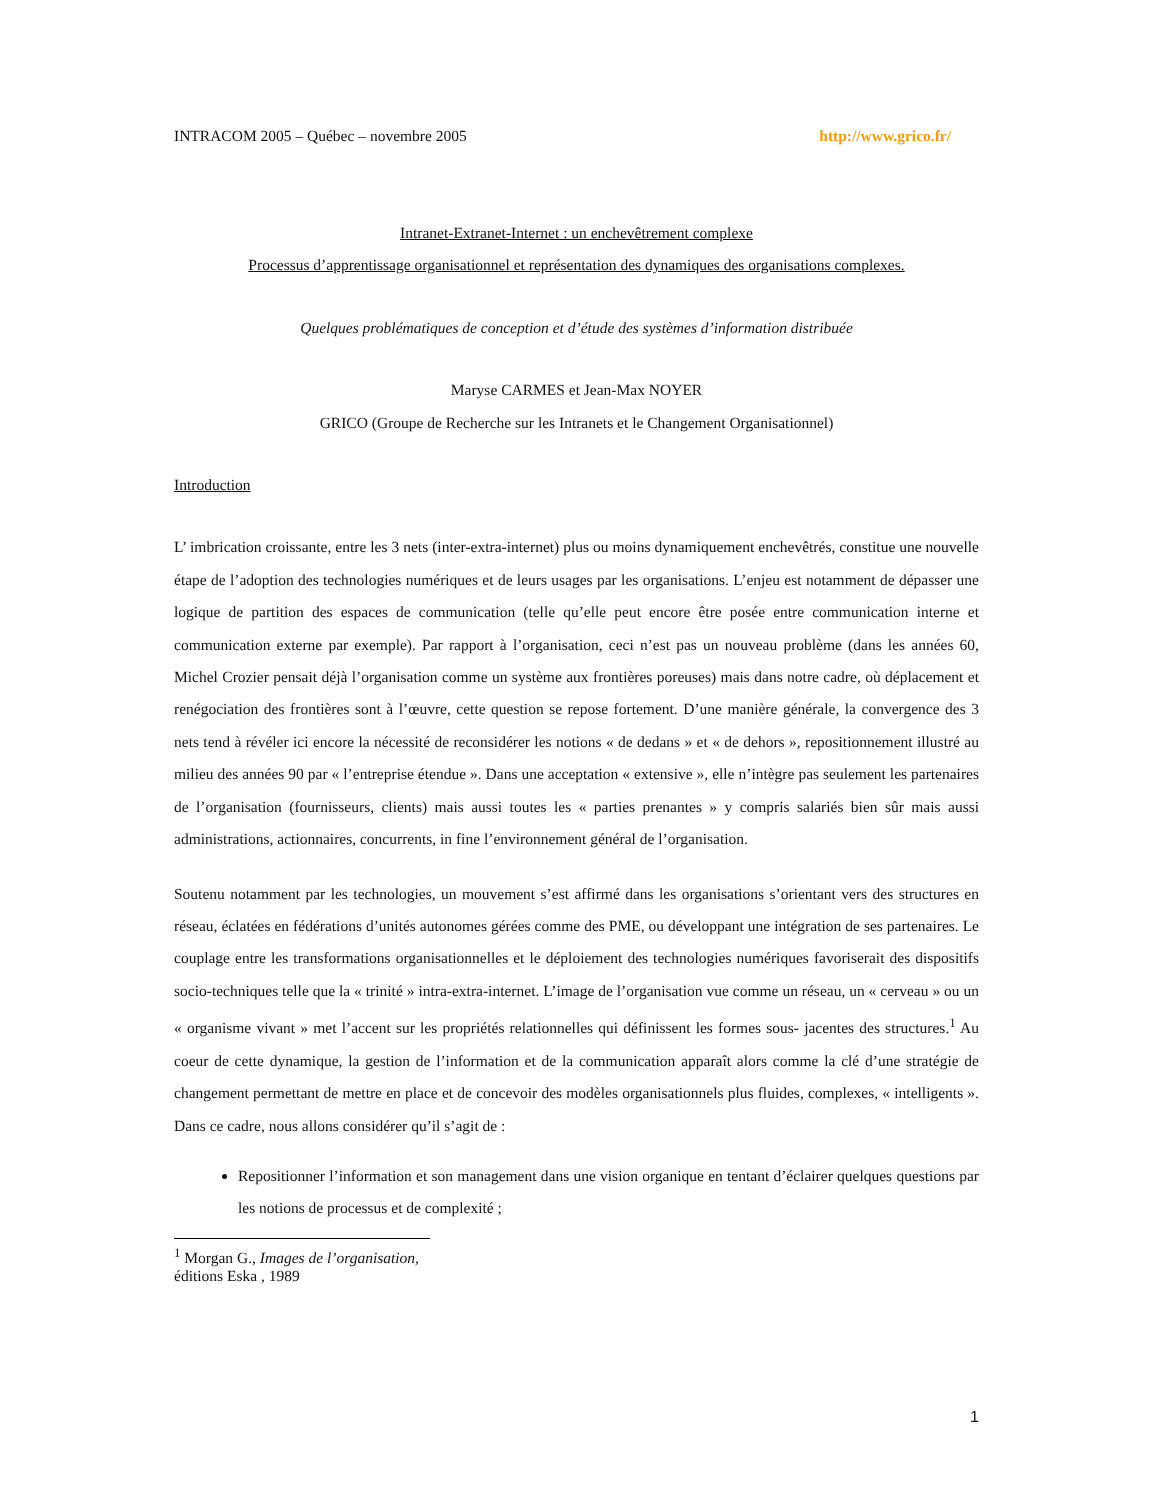INTRACOM 2005 – Québec – novembre 2005 http://www.grico.fr/
Intranet-Extranet-Internet : un enchevêtrement complexe
Processus d’apprentissage organisationnel et représentation des dynamiques des organisations complexes.
Quelques problématiques de conception et d’étude des systèmes d’information distribuée
Maryse CARMES et Jean-Max NOYER
GRICO (Groupe de Recherche sur les Intranets et le Changement Organisationnel)
Introduction
L’ imbrication croissante, entre les 3 nets (inter-extra-internet) plus ou moins dynamiquement enchevêtrés, constitue une nouvelle étape de l’adoption des technologies numériques et de leurs usages par les organisations. L’enjeu est notamment de dépasser une logique de partition des espaces de communication (telle qu’elle peut encore être posée entre communication interne et communication externe par exemple). Par rapport à l’organisation, ceci n’est pas un nouveau problème (dans les années 60, Michel Crozier pensait déjà l’organisation comme un système aux frontières poreuses) mais dans notre cadre, où déplacement et renégociation des frontières sont à l’œuvre, cette question se repose fortement. D’une manière générale, la convergence des 3 nets tend à révéler ici encore la nécessité de reconsidérer les notions « de dedans » et « de dehors », repositionnement illustré au milieu des années 90 par « l’entreprise étendue ». Dans une acceptation « extensive », elle n’intègre pas seulement les partenaires de l’organisation (fournisseurs, clients) mais aussi toutes les « parties prenantes » y compris salariés bien sûr mais aussi administrations, actionnaires, concurrents, in fine l’environnement général de l’organisation.
Soutenu notamment par les technologies, un mouvement s’est affirmé dans les organisations s’orientant vers des structures en réseau, éclatées en fédérations d’unités autonomes gérées comme des PME, ou développant une intégration de ses partenaires. Le couplage entre les transformations organisationnelles et le déploiement des technologies numériques favoriserait des dispositifs socio-techniques telle que la « trinité » intra-extra-internet. L’image de l’organisation vue comme un réseau, un « cerveau » ou un « organisme vivant » met l’accent sur les propriétés relationnelles qui définissent les formes sous- jacentes des structures.<sup>1</sup> Au coeur de cette dynamique, la gestion de l’information et de la communication apparaît alors comme la clé d’une stratégie de changement permettant de mettre en place et de concevoir des modèles organisationnels plus fluides, complexes, « intelligents ». Dans ce cadre, nous allons considérer qu’il s’agit de :
Repositionner l’information et son management dans une vision organique en tentant d’éclairer quelques questions par les notions de processus et de complexité ;
<sup>1</sup> Morgan G., Images de l’organisation, éditions Eska , 1989
1